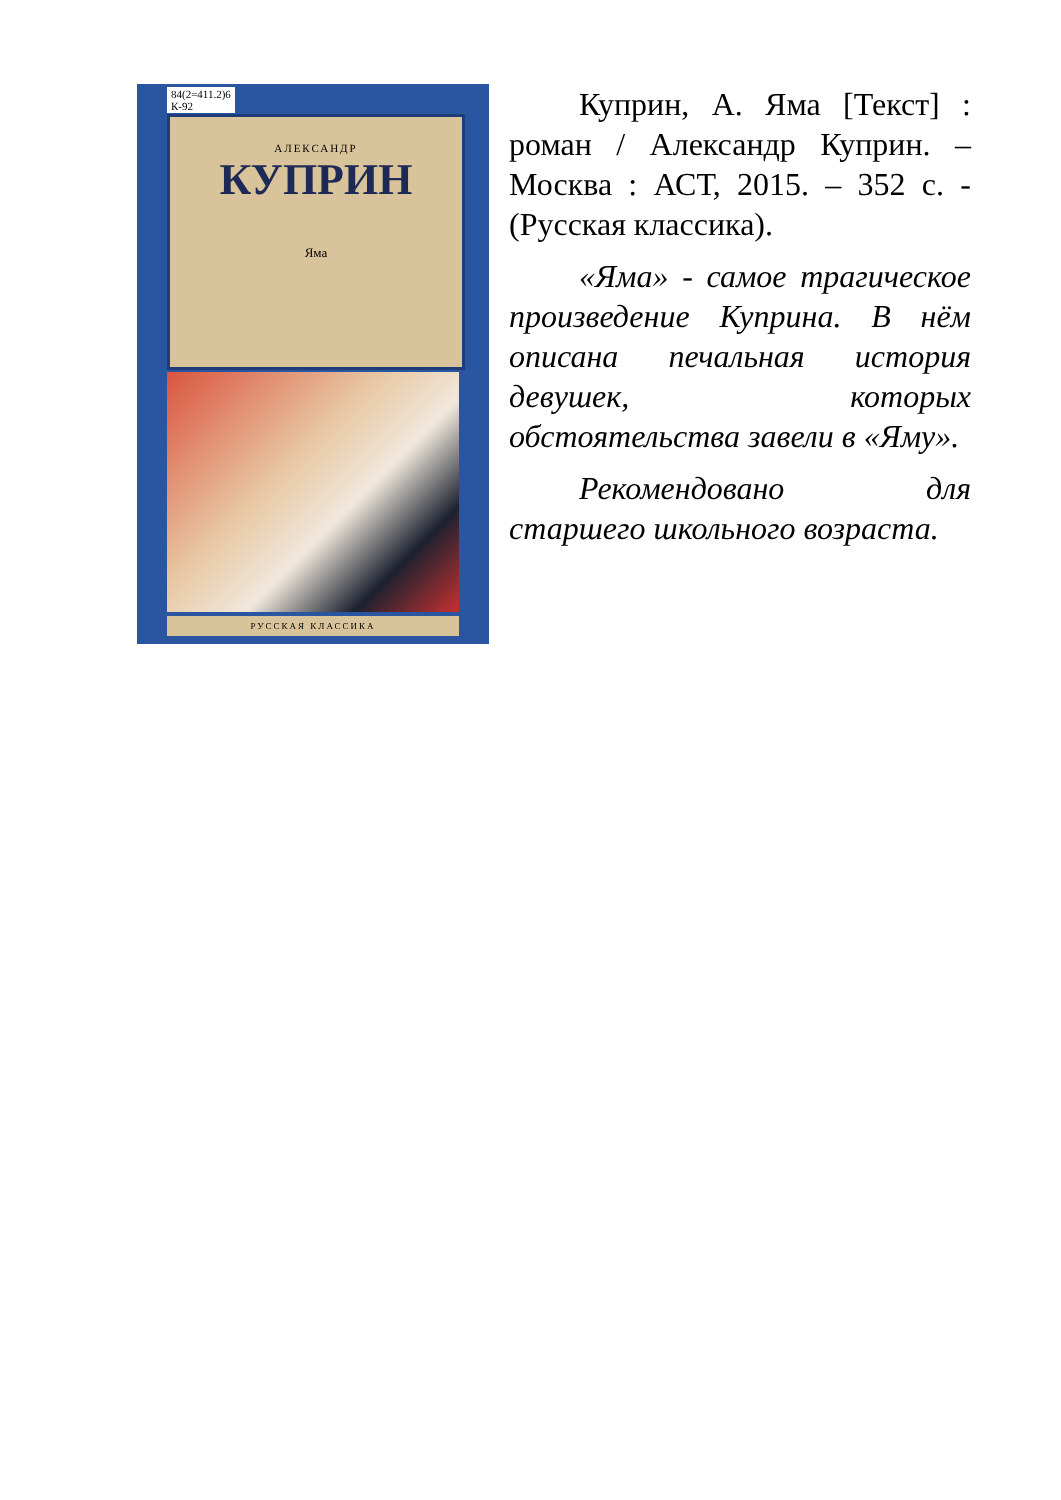84(2=411.2)6
К-92
АЛЕКСАНДР
КУПРИН
Яма
РУССКАЯ КЛАССИКА
Куприн, А. Яма [Текст] : роман / Александр Куприн. – Москва : АСТ, 2015. – 352 с. - (Русская классика).
«Яма» - самое трагическое произведение Куприна. В нём описана печальная история девушек, которых обстоятельства завели в «Яму».
Рекомендовано для старшего школьного возраста.